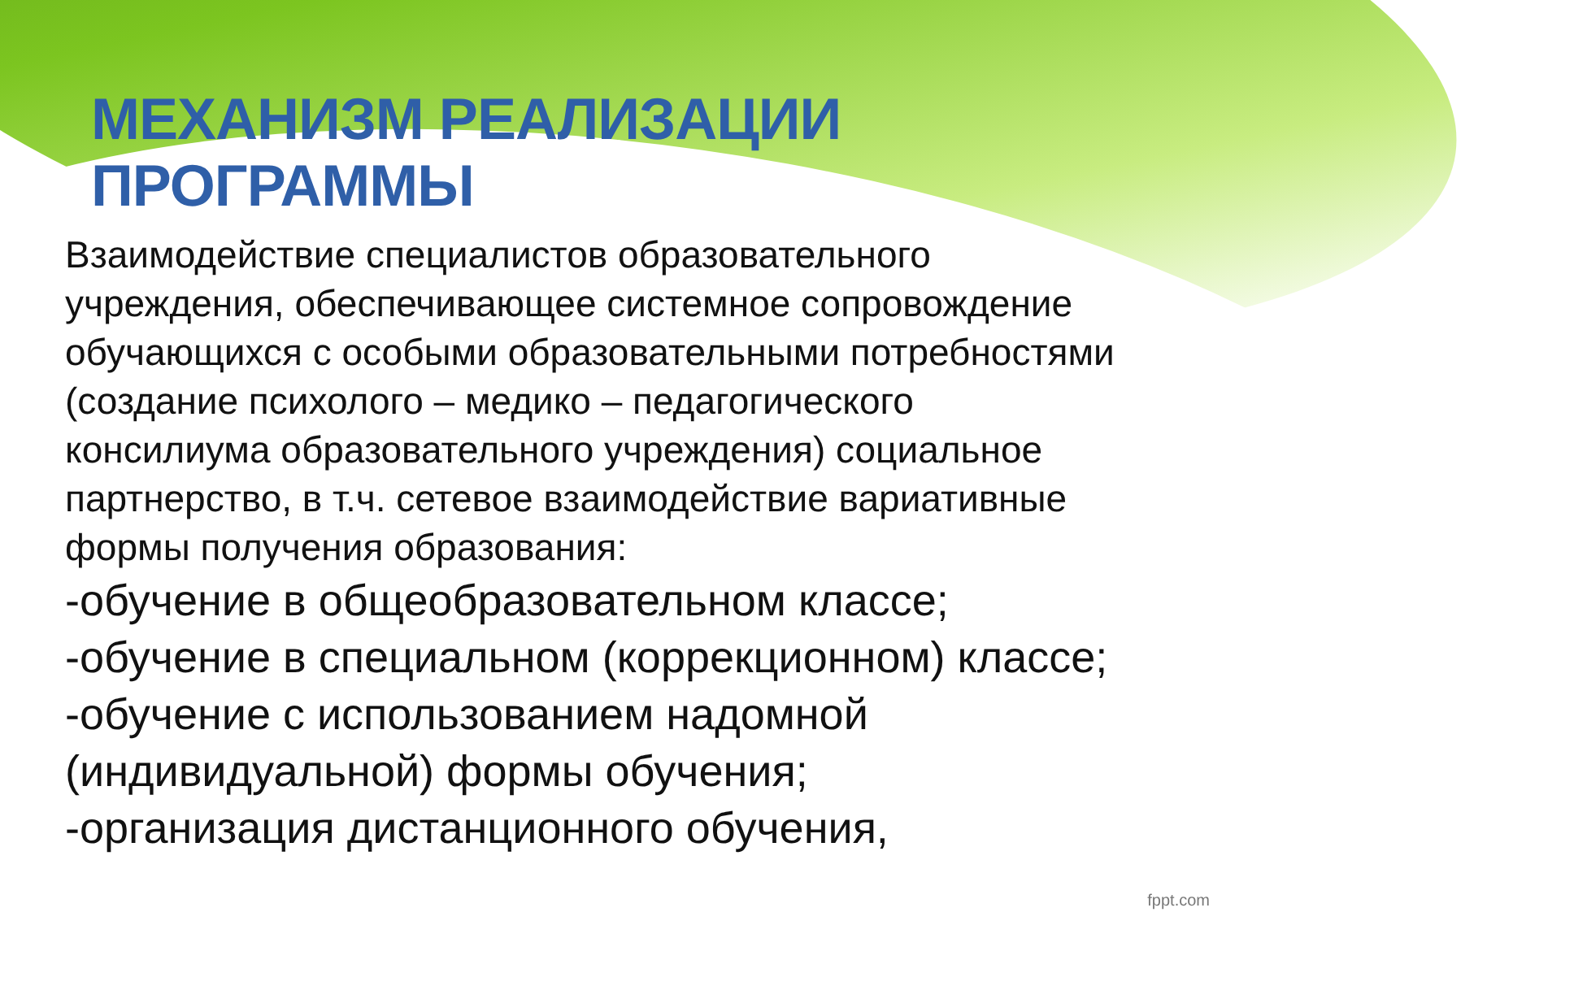МЕХАНИЗМ РЕАЛИЗАЦИИ ПРОГРАММЫ
Взаимодействие специалистов образовательного учреждения, обеспечивающее системное сопровождение обучающихся с особыми образовательными потребностями (создание психолого – медико – педагогического консилиума образовательного учреждения) социальное партнерство, в т.ч. сетевое взаимодействие вариативные формы получения образования:
-обучение в общеобразовательном классе;
-обучение в специальном (коррекционном) классе;
-обучение с использованием надомной (индивидуальной) формы обучения;
-организация дистанционного обучения,
fppt.com